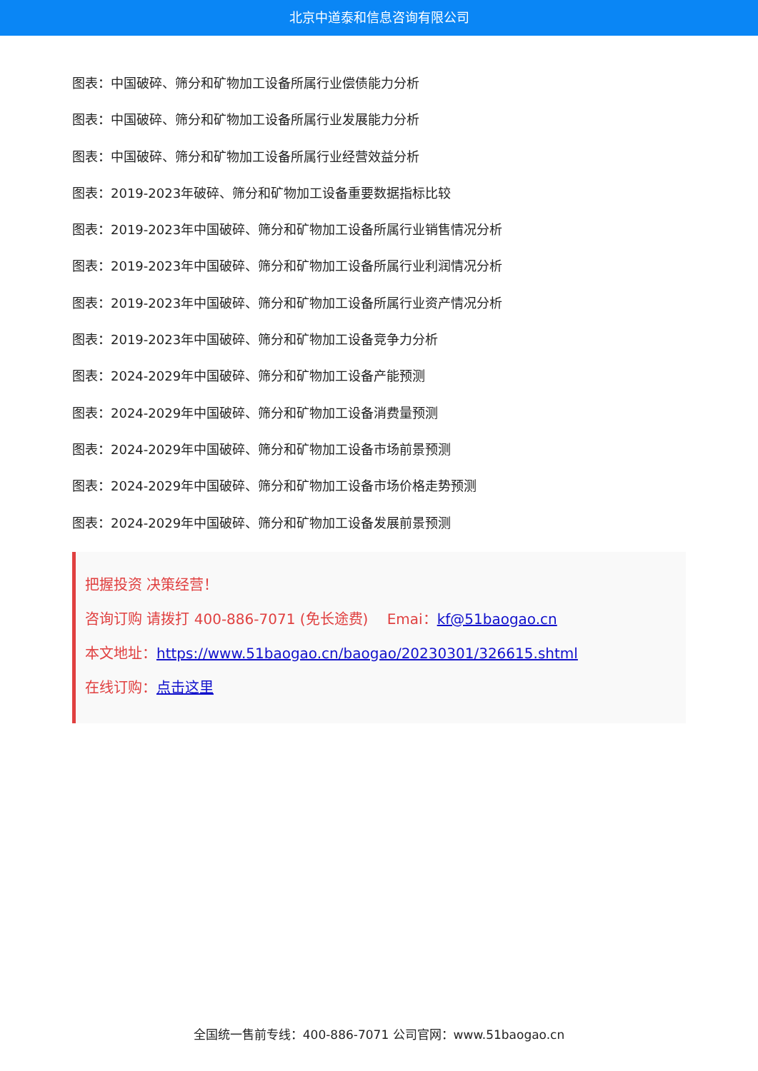北京中道泰和信息咨询有限公司
图表：中国破碎、筛分和矿物加工设备所属行业偿债能力分析
图表：中国破碎、筛分和矿物加工设备所属行业发展能力分析
图表：中国破碎、筛分和矿物加工设备所属行业经营效益分析
图表：2019-2023年破碎、筛分和矿物加工设备重要数据指标比较
图表：2019-2023年中国破碎、筛分和矿物加工设备所属行业销售情况分析
图表：2019-2023年中国破碎、筛分和矿物加工设备所属行业利润情况分析
图表：2019-2023年中国破碎、筛分和矿物加工设备所属行业资产情况分析
图表：2019-2023年中国破碎、筛分和矿物加工设备竞争力分析
图表：2024-2029年中国破碎、筛分和矿物加工设备产能预测
图表：2024-2029年中国破碎、筛分和矿物加工设备消费量预测
图表：2024-2029年中国破碎、筛分和矿物加工设备市场前景预测
图表：2024-2029年中国破碎、筛分和矿物加工设备市场价格走势预测
图表：2024-2029年中国破碎、筛分和矿物加工设备发展前景预测
把握投资 决策经营！
咨询订购 请拨打 400-886-7071 (免长途费)　 Emai：kf@51baogao.cn
本文地址：https://www.51baogao.cn/baogao/20230301/326615.shtml
在线订购：点击这里
全国统一售前专线：400-886-7071 公司官网：www.51baogao.cn